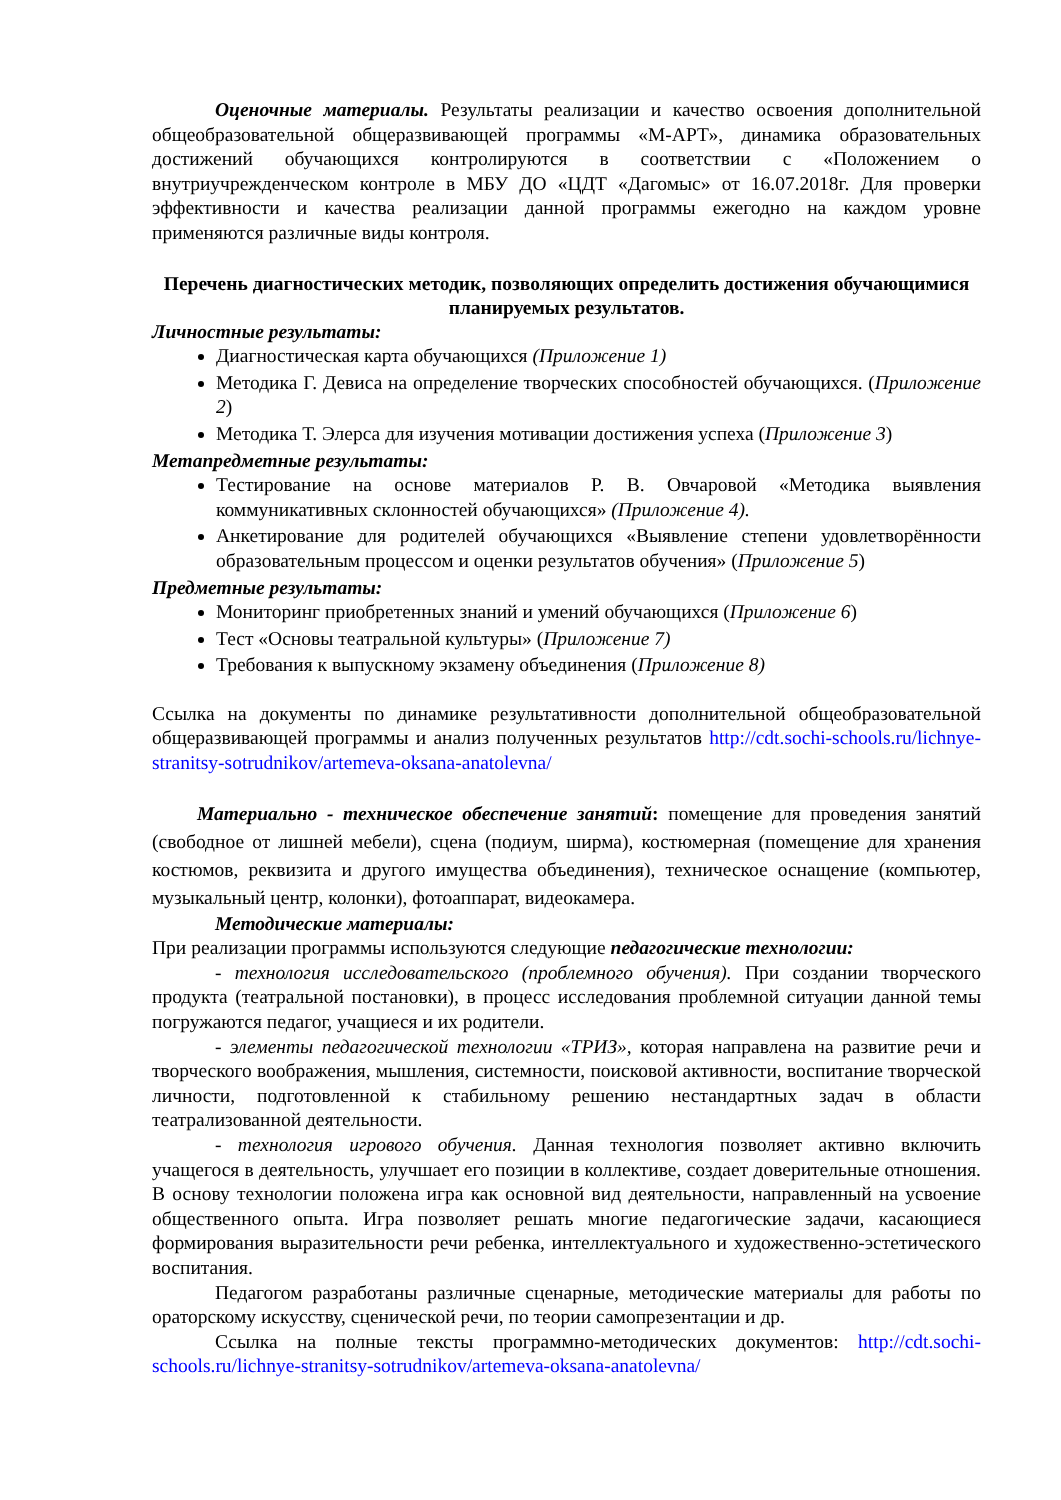Оценочные материалы. Результаты реализации и качество освоения дополнительной общеобразовательной общеразвивающей программы «М-АРТ», динамика образовательных достижений обучающихся контролируются в соответствии с «Положением о внутриучрежденческом контроле в МБУ ДО «ЦДТ «Дагомыс» от 16.07.2018г. Для проверки эффективности и качества реализации данной программы ежегодно на каждом уровне применяются различные виды контроля.
Перечень диагностических методик, позволяющих определить достижения обучающимися планируемых результатов.
Личностные результаты:
Диагностическая карта обучающихся (Приложение 1)
Методика Г. Девиса на определение творческих способностей обучающихся. (Приложение 2)
Методика Т. Элерса для изучения мотивации достижения успеха (Приложение 3)
Метапредметные результаты:
Тестирование на основе материалов Р. В. Овчаровой «Методика выявления коммуникативных склонностей обучающихся» (Приложение 4).
Анкетирование для родителей обучающихся «Выявление степени удовлетворённости образовательным процессом и оценки результатов обучения» (Приложение 5)
Предметные результаты:
Мониторинг приобретенных знаний и умений обучающихся (Приложение 6)
Тест «Основы театральной культуры» (Приложение 7)
Требования к выпускному экзамену объединения (Приложение 8)
Ссылка на документы по динамике результативности дополнительной общеобразовательной общеразвивающей программы и анализ полученных результатов http://cdt.sochi-schools.ru/lichnye-stranitsy-sotrudnikov/artemeva-oksana-anatolevna/
Материально - техническое обеспечение занятий: помещение для проведения занятий (свободное от лишней мебели), сцена (подиум, ширма), костюмерная (помещение для хранения костюмов, реквизита и другого имущества объединения), техническое оснащение (компьютер, музыкальный центр, колонки), фотоаппарат, видеокамера.
Методические материалы:
При реализации программы используются следующие педагогические технологии:
- технология исследовательского (проблемного обучения). При создании творческого продукта (театральной постановки), в процесс исследования проблемной ситуации данной темы погружаются педагог, учащиеся и их родители.
- элементы педагогической технологии «ТРИЗ», которая направлена на развитие речи и творческого воображения, мышления, системности, поисковой активности, воспитание творческой личности, подготовленной к стабильному решению нестандартных задач в области театрализованной деятельности.
- технология игрового обучения. Данная технология позволяет активно включить учащегося в деятельность, улучшает его позиции в коллективе, создает доверительные отношения. В основу технологии положена игра как основной вид деятельности, направленный на усвоение общественного опыта. Игра позволяет решать многие педагогические задачи, касающиеся формирования выразительности речи ребенка, интеллектуального и художественно-эстетического воспитания.
Педагогом разработаны различные сценарные, методические материалы для работы по ораторскому искусству, сценической речи, по теории самопрезентации и др.
Ссылка на полные тексты программно-методических документов: http://cdt.sochi-schools.ru/lichnye-stranitsy-sotrudnikov/artemeva-oksana-anatolevna/